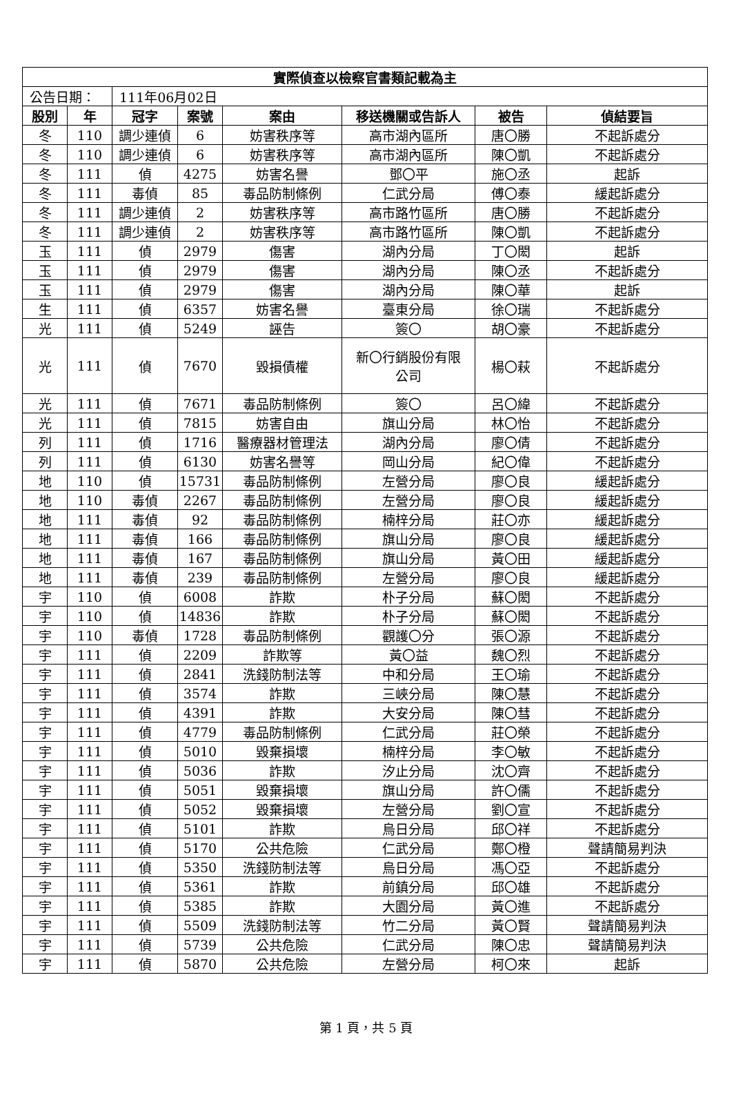| 實際偵查以檢察官書類記載為主 | | | | | | | |
| --- | --- | --- | --- | --- | --- | --- | --- |
| 公告日期： | | 111年06月02日 | | | | | |
| 股別 | 年 | 冠字 | 案號 | 案由 | 移送機關或告訴人 | 被告 | 偵結要旨 |
| 冬 | 110 | 調少連偵 | 6 | 妨害秩序等 | 高市湖內區所 | 唐〇勝 | 不起訴處分 |
| 冬 | 110 | 調少連偵 | 6 | 妨害秩序等 | 高市湖內區所 | 陳〇凱 | 不起訴處分 |
| 冬 | 111 | 偵 | 4275 | 妨害名譽 | 鄧〇平 | 施〇丞 | 起訴 |
| 冬 | 111 | 毒偵 | 85 | 毒品防制條例 | 仁武分局 | 傅〇泰 | 緩起訴處分 |
| 冬 | 111 | 調少連偵 | 2 | 妨害秩序等 | 高市路竹區所 | 唐〇勝 | 不起訴處分 |
| 冬 | 111 | 調少連偵 | 2 | 妨害秩序等 | 高市路竹區所 | 陳〇凱 | 不起訴處分 |
| 玉 | 111 | 偵 | 2979 | 傷害 | 湖內分局 | 丁〇閎 | 起訴 |
| 玉 | 111 | 偵 | 2979 | 傷害 | 湖內分局 | 陳〇丞 | 不起訴處分 |
| 玉 | 111 | 偵 | 2979 | 傷害 | 湖內分局 | 陳〇華 | 起訴 |
| 生 | 111 | 偵 | 6357 | 妨害名譽 | 臺東分局 | 徐〇瑞 | 不起訴處分 |
| 光 | 111 | 偵 | 5249 | 誣告 | 簽〇 | 胡〇豪 | 不起訴處分 |
| 光 | 111 | 偵 | 7670 | 毀損債權 | 新〇行銷股份有限 公司 | 楊〇萩 | 不起訴處分 |
| 光 | 111 | 偵 | 7671 | 毒品防制條例 | 簽〇 | 呂〇緯 | 不起訴處分 |
| 光 | 111 | 偵 | 7815 | 妨害自由 | 旗山分局 | 林〇怡 | 不起訴處分 |
| 列 | 111 | 偵 | 1716 | 醫療器材管理法 | 湖內分局 | 廖〇倩 | 不起訴處分 |
| 列 | 111 | 偵 | 6130 | 妨害名譽等 | 岡山分局 | 紀〇偉 | 不起訴處分 |
| 地 | 110 | 偵 | 15731 | 毒品防制條例 | 左營分局 | 廖〇良 | 緩起訴處分 |
| 地 | 110 | 毒偵 | 2267 | 毒品防制條例 | 左營分局 | 廖〇良 | 緩起訴處分 |
| 地 | 111 | 毒偵 | 92 | 毒品防制條例 | 楠梓分局 | 莊〇亦 | 緩起訴處分 |
| 地 | 111 | 毒偵 | 166 | 毒品防制條例 | 旗山分局 | 廖〇良 | 緩起訴處分 |
| 地 | 111 | 毒偵 | 167 | 毒品防制條例 | 旗山分局 | 黃〇田 | 緩起訴處分 |
| 地 | 111 | 毒偵 | 239 | 毒品防制條例 | 左營分局 | 廖〇良 | 緩起訴處分 |
| 宇 | 110 | 偵 | 6008 | 詐欺 | 朴子分局 | 蘇〇閎 | 不起訴處分 |
| 宇 | 110 | 偵 | 14836 | 詐欺 | 朴子分局 | 蘇〇閎 | 不起訴處分 |
| 宇 | 110 | 毒偵 | 1728 | 毒品防制條例 | 觀護〇分 | 張〇源 | 不起訴處分 |
| 宇 | 111 | 偵 | 2209 | 詐欺等 | 黃〇益 | 魏〇烈 | 不起訴處分 |
| 宇 | 111 | 偵 | 2841 | 洗錢防制法等 | 中和分局 | 王〇瑜 | 不起訴處分 |
| 宇 | 111 | 偵 | 3574 | 詐欺 | 三峽分局 | 陳〇慧 | 不起訴處分 |
| 宇 | 111 | 偵 | 4391 | 詐欺 | 大安分局 | 陳〇彗 | 不起訴處分 |
| 宇 | 111 | 偵 | 4779 | 毒品防制條例 | 仁武分局 | 莊〇榮 | 不起訴處分 |
| 宇 | 111 | 偵 | 5010 | 毀棄損壞 | 楠梓分局 | 李〇敏 | 不起訴處分 |
| 宇 | 111 | 偵 | 5036 | 詐欺 | 汐止分局 | 沈〇齊 | 不起訴處分 |
| 宇 | 111 | 偵 | 5051 | 毀棄損壞 | 旗山分局 | 許〇儒 | 不起訴處分 |
| 宇 | 111 | 偵 | 5052 | 毀棄損壞 | 左營分局 | 劉〇宣 | 不起訴處分 |
| 宇 | 111 | 偵 | 5101 | 詐欺 | 烏日分局 | 邱〇祥 | 不起訴處分 |
| 宇 | 111 | 偵 | 5170 | 公共危險 | 仁武分局 | 鄭〇橙 | 聲請簡易判決 |
| 宇 | 111 | 偵 | 5350 | 洗錢防制法等 | 烏日分局 | 馮〇亞 | 不起訴處分 |
| 宇 | 111 | 偵 | 5361 | 詐欺 | 前鎮分局 | 邱〇雄 | 不起訴處分 |
| 宇 | 111 | 偵 | 5385 | 詐欺 | 大園分局 | 黃〇進 | 不起訴處分 |
| 宇 | 111 | 偵 | 5509 | 洗錢防制法等 | 竹二分局 | 黃〇賢 | 聲請簡易判決 |
| 宇 | 111 | 偵 | 5739 | 公共危險 | 仁武分局 | 陳〇忠 | 聲請簡易判決 |
| 宇 | 111 | 偵 | 5870 | 公共危險 | 左營分局 | 柯〇來 | 起訴 |
第 1 頁，共 5 頁